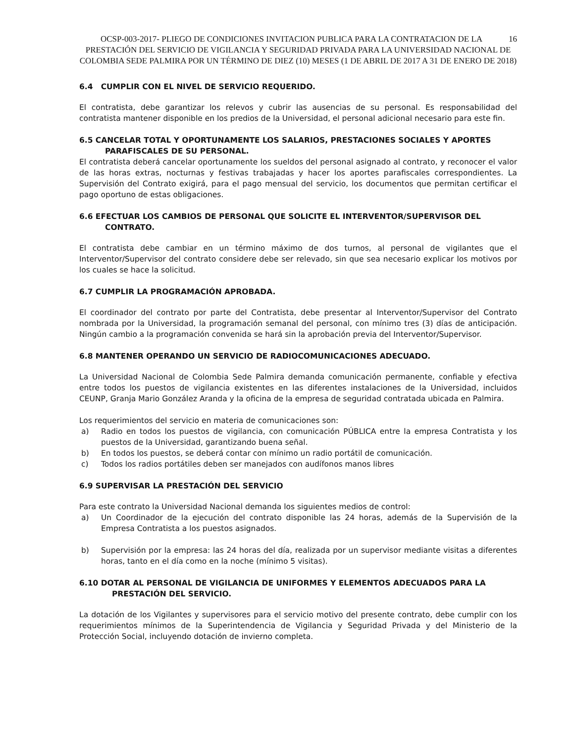16 OCSP-003-2017- PLIEGO DE CONDICIONES INVITACION PUBLICA PARA LA CONTRATACION DE LA PRESTACIÓN DEL SERVICIO DE VIGILANCIA Y SEGURIDAD PRIVADA PARA LA UNIVERSIDAD NACIONAL DE COLOMBIA SEDE PALMIRA POR UN TÉRMINO DE DIEZ (10) MESES (1 DE ABRIL DE 2017 A 31 DE ENERO DE 2018)
6.4 CUMPLIR CON EL NIVEL DE SERVICIO REQUERIDO.
El contratista, debe garantizar los relevos y cubrir las ausencias de su personal. Es responsabilidad del contratista mantener disponible en los predios de la Universidad, el personal adicional necesario para este fin.
6.5 CANCELAR TOTAL Y OPORTUNAMENTE LOS SALARIOS, PRESTACIONES SOCIALES Y APORTES
PARAFISCALES DE SU PERSONAL.
El contratista deberá cancelar oportunamente los sueldos del personal asignado al contrato, y reconocer el valor de las horas extras, nocturnas y festivas trabajadas y hacer los aportes parafiscales correspondientes. La Supervisión del Contrato exigirá, para el pago mensual del servicio, los documentos que permitan certificar el pago oportuno de estas obligaciones.
6.6 EFECTUAR LOS CAMBIOS DE PERSONAL QUE SOLICITE EL INTERVENTOR/SUPERVISOR DEL
CONTRATO.
El contratista debe cambiar en un término máximo de dos turnos, al personal de vigilantes que el Interventor/Supervisor del contrato considere debe ser relevado, sin que sea necesario explicar los motivos por los cuales se hace la solicitud.
6.7 CUMPLIR LA PROGRAMACIÓN APROBADA.
El coordinador del contrato por parte del Contratista, debe presentar al Interventor/Supervisor del Contrato nombrada por la Universidad, la programación semanal del personal, con mínimo tres (3) días de anticipación. Ningún cambio a la programación convenida se hará sin la aprobación previa del Interventor/Supervisor.
6.8 MANTENER OPERANDO UN SERVICIO DE RADIOCOMUNICACIONES ADECUADO.
La Universidad Nacional de Colombia Sede Palmira demanda comunicación permanente, confiable y efectiva entre todos los puestos de vigilancia existentes en las diferentes instalaciones de la Universidad, incluidos CEUNP, Granja Mario González Aranda y la oficina de la empresa de seguridad contratada ubicada en Palmira.
Los requerimientos del servicio en materia de comunicaciones son:
a) Radio en todos los puestos de vigilancia, con comunicación PÚBLICA entre la empresa Contratista y los puestos de la Universidad, garantizando buena señal.
b) En todos los puestos, se deberá contar con mínimo un radio portátil de comunicación.
c) Todos los radios portátiles deben ser manejados con audífonos manos libres
6.9 SUPERVISAR LA PRESTACIÓN DEL SERVICIO
Para este contrato la Universidad Nacional demanda los siguientes medios de control:
a) Un Coordinador de la ejecución del contrato disponible las 24 horas, además de la Supervisión de la Empresa Contratista a los puestos asignados.
b) Supervisión por la empresa: las 24 horas del día, realizada por un supervisor mediante visitas a diferentes horas, tanto en el día como en la noche (mínimo 5 visitas).
6.10 DOTAR AL PERSONAL DE VIGILANCIA DE UNIFORMES Y ELEMENTOS ADECUADOS PARA LA
PRESTACIÓN DEL SERVICIO.
La dotación de los Vigilantes y supervisores para el servicio motivo del presente contrato, debe cumplir con los requerimientos mínimos de la Superintendencia de Vigilancia y Seguridad Privada y del Ministerio de la Protección Social, incluyendo dotación de invierno completa.